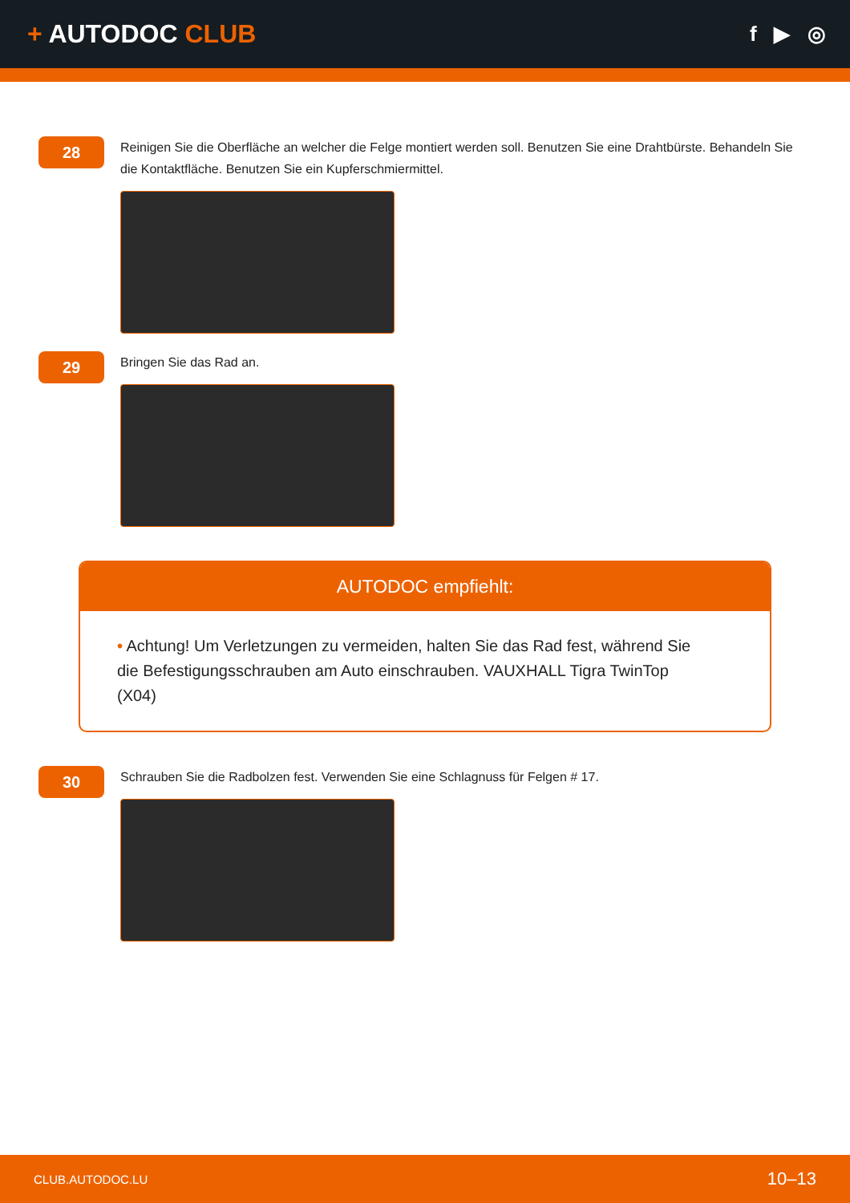+ AUTODOC CLUB
f ▶ ◎
28
Reinigen Sie die Oberfläche an welcher die Felge montiert werden soll. Benutzen Sie eine Drahtbürste. Behandeln Sie die Kontaktfläche. Benutzen Sie ein Kupferschmiermittel.
29
Bringen Sie das Rad an.
AUTODOC empfiehlt:
• Achtung! Um Verletzungen zu vermeiden, halten Sie das Rad fest, während Sie die Befestigungsschrauben am Auto einschrauben. VAUXHALL Tigra TwinTop (X04)
30
Schrauben Sie die Radbolzen fest. Verwenden Sie eine Schlagnuss für Felgen # 17.
CLUB.AUTODOC.LU 10–13